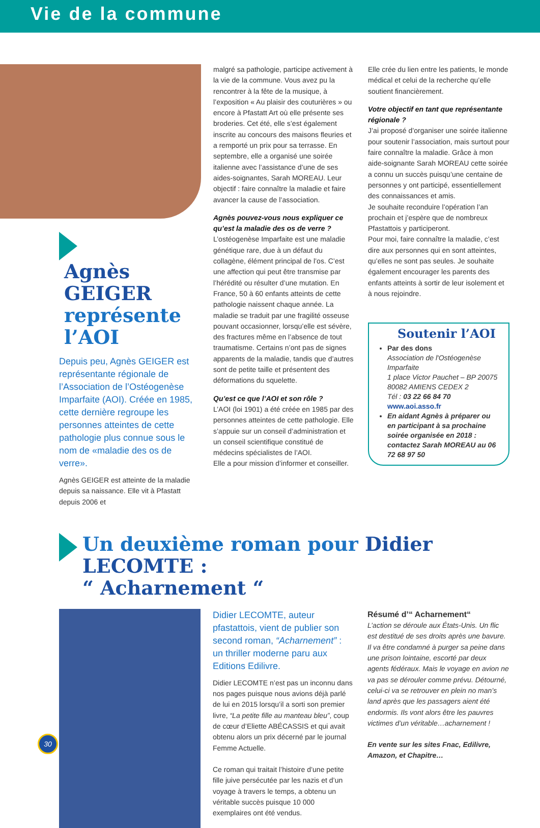Vie de la commune
Agnès
GEIGER
représente
l’AOI
Depuis peu, Agnès GEIGER est représentante régionale de l’Association de l’Ostéogenèse Imparfaite (AOI). Créée en 1985, cette dernière regroupe les personnes atteintes de cette pathologie plus connue sous le nom de «maladie des os de verre».
Agnès GEIGER est atteinte de la maladie depuis sa naissance. Elle vit à Pfastatt depuis 2006 et
malgré sa pathologie, participe activement à la vie de la commune. Vous avez pu la rencontrer à la fête de la musique, à l’exposition « Au plaisir des couturières » ou encore à Pfastatt Art où elle présente ses broderies. Cet été, elle s’est également inscrite au concours des maisons fleuries et a remporté un prix pour sa terrasse. En septembre, elle a organisé une soirée italienne avec l’assistance d’une de ses aides-soignantes, Sarah MOREAU. Leur objectif : faire connaître la maladie et faire avancer la cause de l’association.
Agnès pouvez-vous nous expliquer ce qu’est la maladie des os de verre ?
L’ostéogenèse Imparfaite est une maladie génétique rare, due à un défaut du collagène, élément principal de l’os. C’est une affection qui peut être transmise par l’hérédité ou résulter d’une mutation. En France, 50 à 60 enfants atteints de cette pathologie naissent chaque année. La maladie se traduit par une fragilité osseuse pouvant occasionner, lorsqu’elle est sévère, des fractures même en l’absence de tout traumatisme. Certains n’ont pas de signes apparents de la maladie, tandis que d’autres sont de petite taille et présentent des déformations du squelette.
Qu’est ce que l’AOI et son rôle ?
L’AOI (loi 1901) a été créée en 1985 par des personnes atteintes de cette pathologie. Elle s’appuie sur un conseil d’administration et un conseil scientifique constitué de médecins spécialistes de l’AOI.
Elle a pour mission d’informer et conseiller.
Elle crée du lien entre les patients, le monde médical et celui de la recherche qu’elle soutient financièrement.
Votre objectif en tant que représentante régionale ?
J’ai proposé d’organiser une soirée italienne pour soutenir l’association, mais surtout pour faire connaître la maladie. Grâce à mon aide-soignante Sarah MOREAU cette soirée a connu un succès puisqu’une centaine de personnes y ont participé, essentiellement des connaissances et amis.
Je souhaite reconduire l’opération l’an prochain et j’espère que de nombreux Pfastattois y participeront.
Pour moi, faire connaître la maladie, c’est dire aux personnes qui en sont atteintes, qu’elles ne sont pas seules. Je souhaite également encourager les parents des enfants atteints à sortir de leur isolement et à nous rejoindre.
Soutenir l’AOI
Par des dons
Association de l'Ostéogenèse Imparfaite
1 place Victor Pauchet – BP 20075
80082 AMIENS CEDEX 2
Tél : 03 22 66 84 70
www.aoi.asso.fr
En aidant Agnès à préparer ou en participant à sa prochaine soirée organisée en 2018 : contactez Sarah MOREAU au 06 72 68 97 50
Un deuxième roman pour Didier LECOMTE :
“ Acharnement “
Didier LECOMTE, auteur pfastattois, vient de publier son second roman, “Acharnement” : un thriller moderne paru aux Editions Edilivre.
Didier LECOMTE n’est pas un inconnu dans nos pages puisque nous avions déjà parlé de lui en 2015 lorsqu’il a sorti son premier livre, “La petite fille au manteau bleu”, coup de cœur d’Eliette ABÉCASSIS et qui avait obtenu alors un prix décerné par le journal Femme Actuelle.
Ce roman qui traitait l’histoire d’une petite fille juive persécutée par les nazis et d’un voyage à travers le temps, a obtenu un véritable succès puisque 10 000 exemplaires ont été vendus.
Résumé d’“ Acharnement“
L’action se déroule aux États-Unis. Un flic est destitué de ses droits après une bavure. Il va être condamné à purger sa peine dans une prison lointaine, escorté par deux agents fédéraux. Mais le voyage en avion ne va pas se dérouler comme prévu. Détourné, celui-ci va se retrouver en plein no man’s land après que les passagers aient été endormis. Ils vont alors être les pauvres victimes d’un véritable…acharnement !
En vente sur les sites Fnac, Edilivre, Amazon, et Chapitre…
30